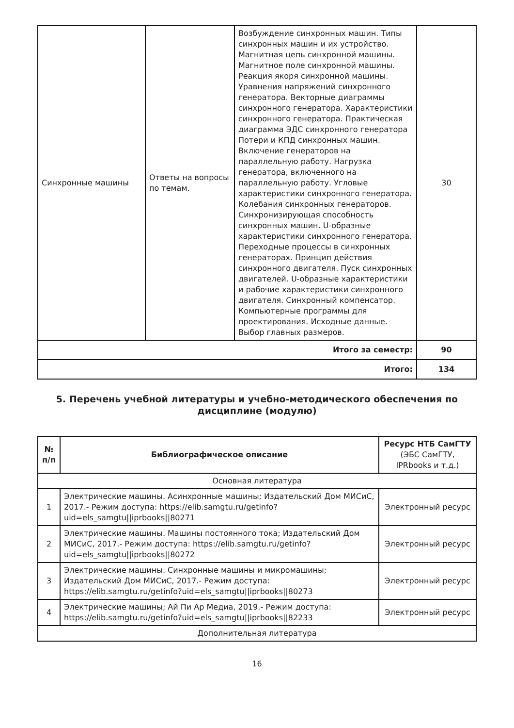| Синхронные машины | Ответы на вопросы по темам. | Возбуждение синхронных машин. Типы синхронных машин и их устройство. Магнитная цепь синхронной машины. Магнитное поле синхронной машины. Реакция якоря синхронной машины. Уравнения напряжений синхронного генератора. Векторные диаграммы синхронного генератора. Характеристики синхронного генератора. Практическая диаграмма ЭДС синхронного генератора Потери и КПД синхронных машин. Включение генераторов на параллельную работу. Нагрузка генератора, включенного на параллельную работу. Угловые характеристики синхронного генератора. Колебания синхронных генераторов. Синхронизирующая способность синхронных машин. U-образные характеристики синхронного генератора. Переходные процессы в синхронных генераторах. Принцип действия синхронного двигателя. Пуск синхронных двигателей. U-образные характеристики и рабочие характеристики синхронного двигателя. Синхронный компенсатор. Компьютерные программы для проектирования. Исходные данные. Выбор главных размеров. | 30 |
| Итого за семестр: | | | 90 |
| Итого: | | | 134 |
5. Перечень учебной литературы и учебно-методического обеспечения по дисциплине (модулю)
| № п/п | Библиографическое описание | Ресурс НТБ СамГТУ (ЭБС СамГТУ, IPRbooks и т.д.) |
| --- | --- | --- |
| Основная литература | | |
| 1 | Электрические машины. Асинхронные машины; Издательский Дом МИСиС, 2017.- Режим доступа: https://elib.samgtu.ru/getinfo?uid=els_samgtu//iprbooks//80271 | Электронный ресурс |
| 2 | Электрические машины. Машины постоянного тока; Издательский Дом МИСиС, 2017.- Режим доступа: https://elib.samgtu.ru/getinfo?uid=els_samgtu//iprbooks//80272 | Электронный ресурс |
| 3 | Электрические машины. Синхронные машины и микромашины; Издательский Дом МИСиС, 2017.- Режим доступа: https://elib.samgtu.ru/getinfo?uid=els_samgtu//iprbooks//80273 | Электронный ресурс |
| 4 | Электрические машины; Ай Пи Ар Медиа, 2019.- Режим доступа: https://elib.samgtu.ru/getinfo?uid=els_samgtu//iprbooks//82233 | Электронный ресурс |
| Дополнительная литература | | |
16